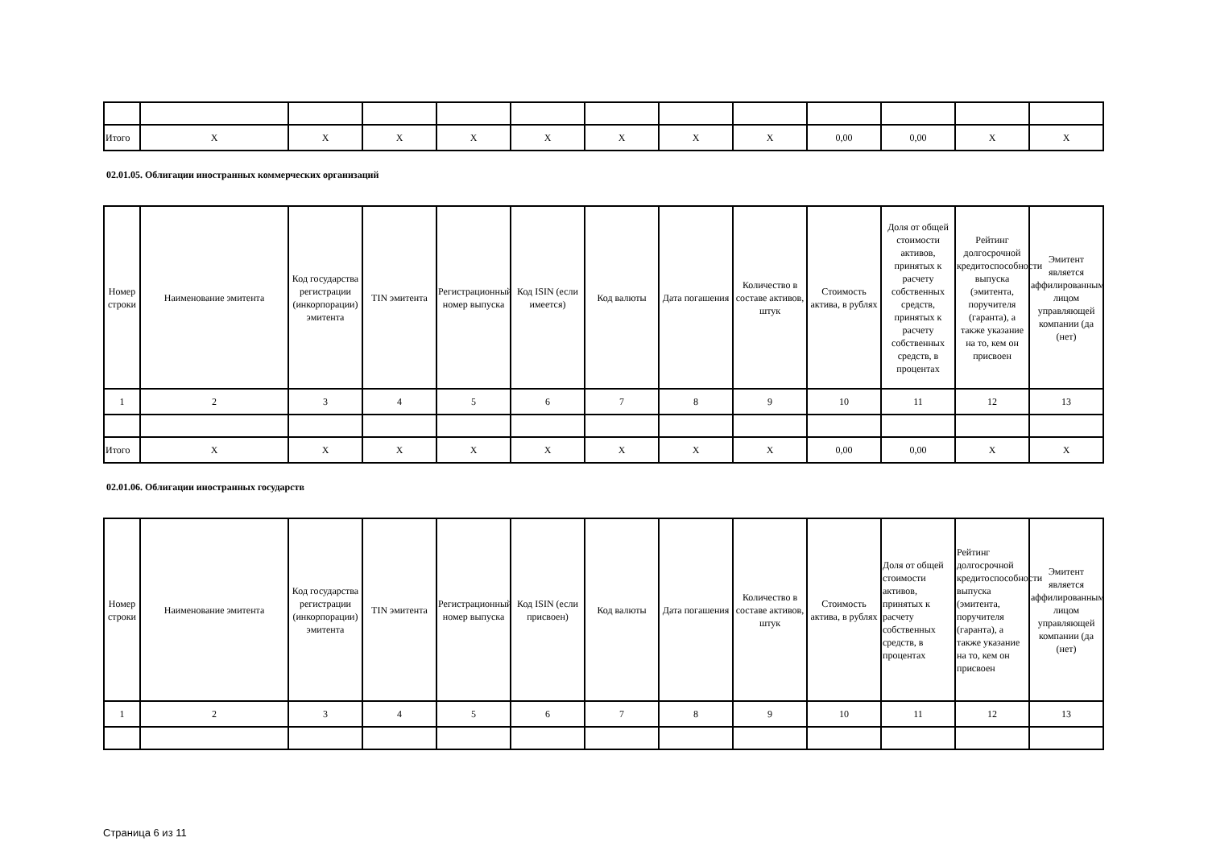| Итого | X | X | X | X | X | X | X | X | 0,00 | 0,00 | X | X |
02.01.05. Облигации иностранных коммерческих организаций
| Номер строки | Наименование эмитента | Код государства регистрации (инкорпорации) эмитента | TIN эмитента | Регистрационный номер выпуска | Код ISIN (если имеется) | Код валюты | Дата погашения | Количество в составе активов, штук | Стоимость актива, в рублях | Доля от общей стоимости активов, принятых к расчету собственных средств, принятых к расчету собственных средств, в процентах | Рейтинг долгосрочной кредитоспособности выпуска (эмитента, поручителя (гаранта), а также указание на то, кем он присвоен | Эмитент является аффилированным лицом управляющей компании (да (нет) |
| --- | --- | --- | --- | --- | --- | --- | --- | --- | --- | --- | --- | --- |
| 1 | 2 | 3 | 4 | 5 | 6 | 7 | 8 | 9 | 10 | 11 | 12 | 13 |
| Итого | X | X | X | X | X | X | X | X | 0,00 | 0,00 | X | X |
02.01.06. Облигации иностранных государств
| Номер строки | Наименование эмитента | Код государства регистрации (инкорпорации) эмитента | TIN эмитента | Регистрационный номер выпуска | Код ISIN (если присвоен) | Код валюты | Дата погашения | Количество в составе активов, штук | Стоимость актива, в рублях | Доля от общей стоимости активов, принятых к расчету собственных средств, в процентах | Рейтинг долгосрочной кредитоспособности выпуска (эмитента, поручителя (гаранта), а также указание на то, кем он присвоен | Эмитент является аффилированным лицом управляющей компании (да (нет) |
| --- | --- | --- | --- | --- | --- | --- | --- | --- | --- | --- | --- | --- |
| 1 | 2 | 3 | 4 | 5 | 6 | 7 | 8 | 9 | 10 | 11 | 12 | 13 |
Страница 6 из 11